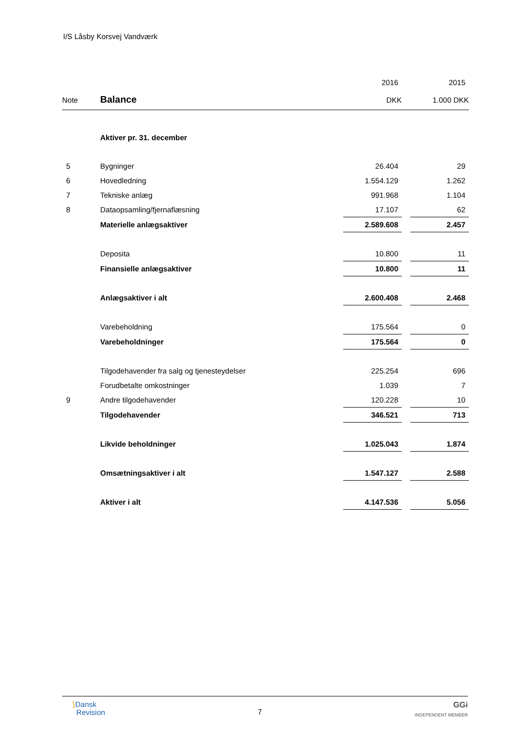I/S Låsby Korsvej Vandværk
| | | 2016 | | 2015 |
| Note | Balance | DKK | | 1.000 DKK |
| | Aktiver pr. 31. december | | | |
| 5 | Bygninger | 26.404 | | 29 |
| 6 | Hovedledning | 1.554.129 | | 1.262 |
| 7 | Tekniske anlæg | 991.968 | | 1.104 |
| 8 | Dataopsamling/fjernaflæsning | 17.107 | | 62 |
| | Materielle anlægsaktiver | 2.589.608 | | 2.457 |
| | Deposita | 10.800 | | 11 |
| | Finansielle anlægsaktiver | 10.800 | | 11 |
| | Anlægsaktiver i alt | 2.600.408 | | 2.468 |
| | Varebeholdning | 175.564 | | 0 |
| | Varebeholdninger | 175.564 | | 0 |
| | Tilgodehavender fra salg og tjenesteydelser | 225.254 | | 696 |
| | Forudbetalte omkostninger | 1.039 | | 7 |
| 9 | Andre tilgodehavender | 120.228 | | 10 |
| | Tilgodehavender | 346.521 | | 713 |
| | Likvide beholdninger | 1.025.043 | | 1.874 |
| | Omsætningsaktiver i alt | 1.547.127 | | 2.588 |
| | Aktiver i alt | 4.147.536 | | 5.056 |
⟆Dansk
Revision
7
GGi
INDEPENDENT MEMBER